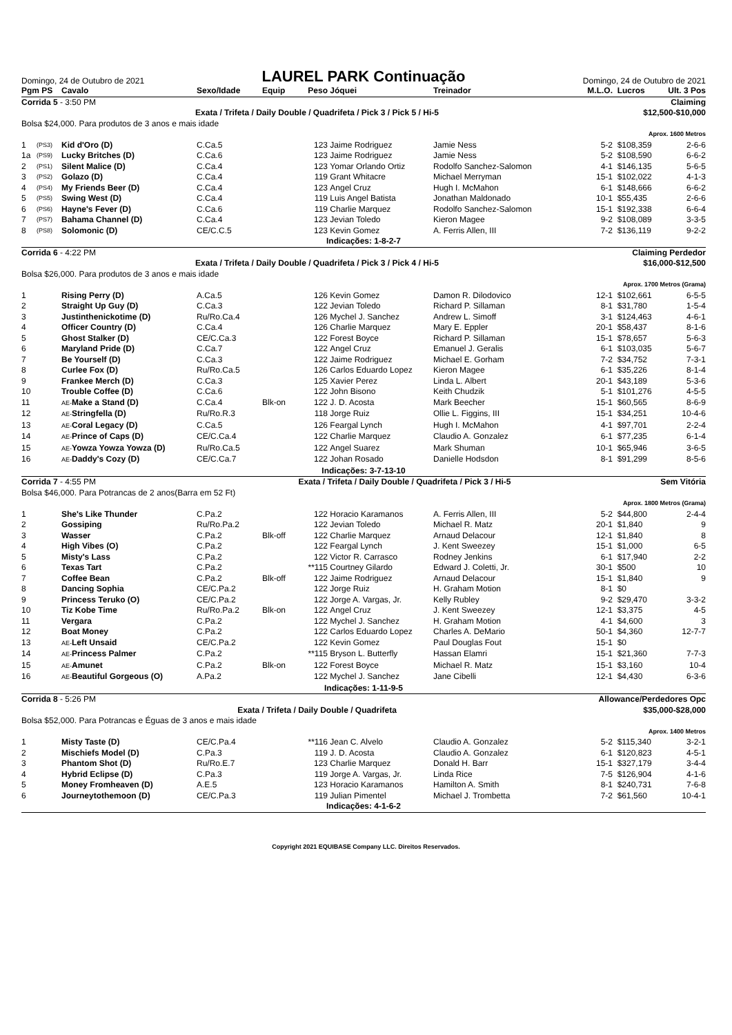Domingo, 24 de Outubro de 2021
LAUREL PARK Continuação
Domingo, 24 de Outubro de 2021
| Pgm PS | | Cavalo | Sexo/Idade | Equip | Peso | Jóquei | Treinador | M.L.O. | Lucros | Ult. 3 Pos |
| --- | --- | --- | --- | --- | --- | --- | --- | --- | --- | --- |
| Corrida 5 - 3:50 PM | | | | | | Claiming | | | | |
| Exata / Trifeta / Daily Double / Quadrifeta / Pick 3 / Pick 5 / Hi-5 | | | | | | | | | $12,500-$10,000 | |
| Bolsa $24,000. Para produtos de 3 anos e mais idade | | | | | | | | | | |
| Aprox. 1600 Metros | | | | | | | | | | |
| 1 | (PS3) | Kid d'Oro (D) | C.Ca.5 | | 123 | Jaime Rodriguez | Jamie Ness | 5-2 | $108,359 | 2-6-6 |
| 1a | (PS9) | Lucky Britches (D) | C.Ca.6 | | 123 | Jaime Rodriguez | Jamie Ness | 5-2 | $108,590 | 6-6-2 |
| 2 | (PS1) | Silent Malice (D) | C.Ca.4 | | 123 | Yomar Orlando Ortiz | Rodolfo Sanchez-Salomon | 4-1 | $146,135 | 5-6-5 |
| 3 | (PS2) | Golazo (D) | C.Ca.4 | | 119 | Grant Whitacre | Michael Merryman | 15-1 | $102,022 | 4-1-3 |
| 4 | (PS4) | My Friends Beer (D) | C.Ca.4 | | 123 | Angel Cruz | Hugh I. McMahon | 6-1 | $148,666 | 6-6-2 |
| 5 | (PS5) | Swing West (D) | C.Ca.4 | | 119 | Luis Angel Batista | Jonathan Maldonado | 10-1 | $55,435 | 2-6-6 |
| 6 | (PS6) | Hayne's Fever (D) | C.Ca.6 | | 119 | Charlie Marquez | Rodolfo Sanchez-Salomon | 15-1 | $192,338 | 6-6-4 |
| 7 | (PS7) | Bahama Channel (D) | C.Ca.4 | | 123 | Jevian Toledo | Kieron Magee | 9-2 | $108,089 | 3-3-5 |
| 8 | (PS8) | Solomonic (D) | CE/C.C.5 | | 123 | Kevin Gomez | A. Ferris Allen, III | 7-2 | $136,119 | 9-2-2 |
| Indicações: 1-8-2-7 | | | | | | | | | | |
| Corrida 6 - 4:22 PM | | | | | | Claiming Perdedor | | | | |
| Exata / Trifeta / Daily Double / Quadrifeta / Pick 3 / Pick 4 / Hi-5 | | | | | | | | | $16,000-$12,500 | |
| Bolsa $26,000. Para produtos de 3 anos e mais idade | | | | | | | | | | |
| Aprox. 1700 Metros (Grama) | | | | | | | | | | |
| 1 | | Rising Perry (D) | A.Ca.5 | | 126 | Kevin Gomez | Damon R. Dilodovico | 12-1 | $102,661 | 6-5-5 |
| 2 | | Straight Up Guy (D) | C.Ca.3 | | 122 | Jevian Toledo | Richard P. Sillaman | 8-1 | $31,780 | 1-5-4 |
| 3 | | Justinthenickotime (D) | Ru/Ro.Ca.4 | | 126 | Mychel J. Sanchez | Andrew L. Simoff | 3-1 | $124,463 | 4-6-1 |
| 4 | | Officer Country (D) | C.Ca.4 | | 126 | Charlie Marquez | Mary E. Eppler | 20-1 | $58,437 | 8-1-6 |
| 5 | | Ghost Stalker (D) | CE/C.Ca.3 | | 122 | Forest Boyce | Richard P. Sillaman | 15-1 | $78,657 | 5-6-3 |
| 6 | | Maryland Pride (D) | C.Ca.7 | | 122 | Angel Cruz | Emanuel J. Geralis | 6-1 | $103,035 | 5-6-7 |
| 7 | | Be Yourself (D) | C.Ca.3 | | 122 | Jaime Rodriguez | Michael E. Gorham | 7-2 | $34,752 | 7-3-1 |
| 8 | | Curlee Fox (D) | Ru/Ro.Ca.5 | | 126 | Carlos Eduardo Lopez | Kieron Magee | 6-1 | $35,226 | 8-1-4 |
| 9 | | Frankee Merch (D) | C.Ca.3 | | 125 | Xavier Perez | Linda L. Albert | 20-1 | $43,189 | 5-3-6 |
| 10 | | Trouble Coffee (D) | C.Ca.6 | | 122 | John Bisono | Keith Chudzik | 5-1 | $101,276 | 4-5-5 |
| 11 | | AE- Make a Stand (D) | C.Ca.4 | Blk-on | 122 | J. D. Acosta | Mark Beecher | 15-1 | $60,565 | 8-6-9 |
| 12 | | AE- Stringfella (D) | Ru/Ro.R.3 | | 118 | Jorge Ruiz | Ollie L. Figgins, III | 15-1 | $34,251 | 10-4-6 |
| 13 | | AE- Coral Legacy (D) | C.Ca.5 | | 126 | Feargal Lynch | Hugh I. McMahon | 4-1 | $97,701 | 2-2-4 |
| 14 | | AE- Prince of Caps (D) | CE/C.Ca.4 | | 122 | Charlie Marquez | Claudio A. Gonzalez | 6-1 | $77,235 | 6-1-4 |
| 15 | | AE- Yowza Yowza Yowza (D) | Ru/Ro.Ca.5 | | 122 | Angel Suarez | Mark Shuman | 10-1 | $65,946 | 3-6-5 |
| 16 | | AE- Daddy's Cozy (D) | CE/C.Ca.7 | | 122 | Johan Rosado | Danielle Hodsdon | 8-1 | $91,299 | 8-5-6 |
| Indicações: 3-7-13-10 | | | | | | | | | | |
| Corrida 7 - 4:55 PM | | | Exata / Trifeta / Daily Double / Quadrifeta / Pick 3 / Hi-5 | | | | | | Sem Vitória | |
| Bolsa $46,000. Para Potrancas de 2 anos(Barra em 52 Ft) | | | | | | | | | | |
| Aprox. 1800 Metros (Grama) | | | | | | | | | | |
| 1 | | She's Like Thunder | C.Pa.2 | | 122 | Horacio Karamanos | A. Ferris Allen, III | 5-2 | $44,800 | 2-4-4 |
| 2 | | Gossiping | Ru/Ro.Pa.2 | | 122 | Jevian Toledo | Michael R. Matz | 20-1 | $1,840 | 9 |
| 3 | | Wasser | C.Pa.2 | Blk-off | 122 | Charlie Marquez | Arnaud Delacour | 12-1 | $1,840 | 8 |
| 4 | | High Vibes (O) | C.Pa.2 | | 122 | Feargal Lynch | J. Kent Sweezey | 15-1 | $1,000 | 6-5 |
| 5 | | Misty's Lass | C.Pa.2 | | 122 | Victor R. Carrasco | Rodney Jenkins | 6-1 | $17,940 | 2-2 |
| 6 | | Texas Tart | C.Pa.2 | | **115 | Courtney Gilardo | Edward J. Coletti, Jr. | 30-1 | $500 | 10 |
| 7 | | Coffee Bean | C.Pa.2 | Blk-off | 122 | Jaime Rodriguez | Arnaud Delacour | 15-1 | $1,840 | 9 |
| 8 | | Dancing Sophia | CE/C.Pa.2 | | 122 | Jorge Ruiz | H. Graham Motion | 8-1 | $0 | |
| 9 | | Princess Teruko (O) | CE/C.Pa.2 | | 122 | Jorge A. Vargas, Jr. | Kelly Rubley | 9-2 | $29,470 | 3-3-2 |
| 10 | | Tiz Kobe Time | Ru/Ro.Pa.2 | Blk-on | 122 | Angel Cruz | J. Kent Sweezey | 12-1 | $3,375 | 4-5 |
| 11 | | Vergara | C.Pa.2 | | 122 | Mychel J. Sanchez | H. Graham Motion | 4-1 | $4,600 | 3 |
| 12 | | Boat Money | C.Pa.2 | | 122 | Carlos Eduardo Lopez | Charles A. DeMario | 50-1 | $4,360 | 12-7-7 |
| 13 | | AE- Left Unsaid | CE/C.Pa.2 | | 122 | Kevin Gomez | Paul Douglas Fout | 15-1 | $0 | |
| 14 | | AE- Princess Palmer | C.Pa.2 | | **115 | Bryson L. Butterfly | Hassan Elamri | 15-1 | $21,360 | 7-7-3 |
| 15 | | AE- Amunet | C.Pa.2 | Blk-on | 122 | Forest Boyce | Michael R. Matz | 15-1 | $3,160 | 10-4 |
| 16 | | AE- Beautiful Gorgeous (O) | A.Pa.2 | | 122 | Mychel J. Sanchez | Jane Cibelli | 12-1 | $4,430 | 6-3-6 |
| Indicações: 1-11-9-5 | | | | | | | | | | |
| Corrida 8 - 5:26 PM | | | | | | Allowance/Perdedores Opc | | | | |
| Exata / Trifeta / Daily Double / Quadrifeta | | | | | | | | | $35,000-$28,000 | |
| Bolsa $52,000. Para Potrancas e Éguas de 3 anos e mais idade | | | | | | | | | | |
| Aprox. 1400 Metros | | | | | | | | | | |
| 1 | | Misty Taste (D) | CE/C.Pa.4 | | **116 | Jean C. Alvelo | Claudio A. Gonzalez | 5-2 | $115,340 | 3-2-1 |
| 2 | | Mischiefs Model (D) | C.Pa.3 | | 119 | J. D. Acosta | Claudio A. Gonzalez | 6-1 | $120,823 | 4-5-1 |
| 3 | | Phantom Shot (D) | Ru/Ro.E.7 | | 123 | Charlie Marquez | Donald H. Barr | 15-1 | $327,179 | 3-4-4 |
| 4 | | Hybrid Eclipse (D) | C.Pa.3 | | 119 | Jorge A. Vargas, Jr. | Linda Rice | 7-5 | $126,904 | 4-1-6 |
| 5 | | Money Fromheaven (D) | A.E.5 | | 123 | Horacio Karamanos | Hamilton A. Smith | 8-1 | $240,731 | 7-6-8 |
| 6 | | Journeytothemoon (D) | CE/C.Pa.3 | | 119 | Julian Pimentel | Michael J. Trombetta | 7-2 | $61,560 | 10-4-1 |
| Indicações: 4-1-6-2 | | | | | | | | | | |
Copyright 2021 EQUIBASE Company LLC. Direitos Reservados.